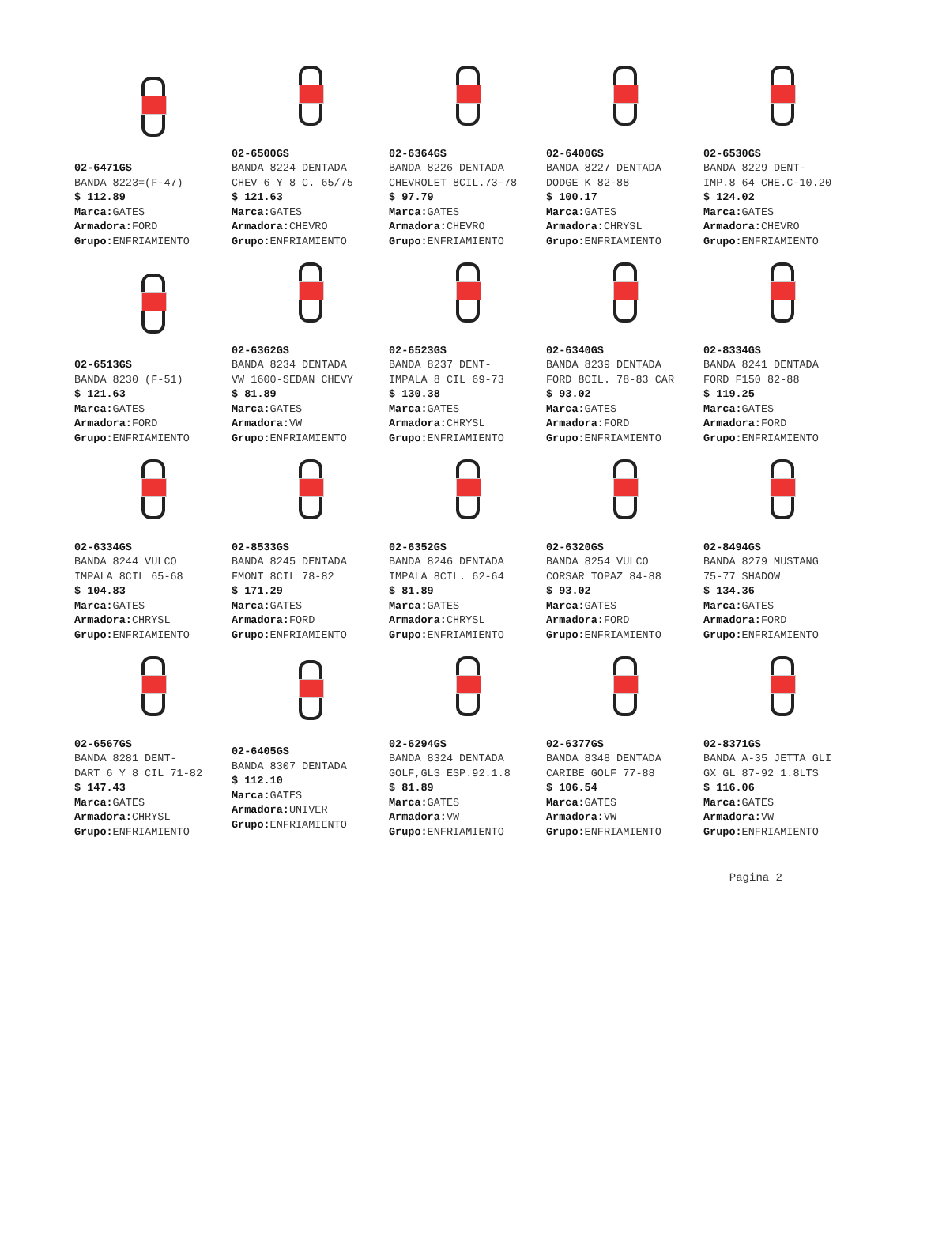02-6471GS
BANDA 8223=(F-47)
$ 112.89
Marca: GATES
Armadora: FORD
Grupo: ENFRIAMIENTO
02-6500GS
BANDA 8224 DENTADA
CHEV 6 Y 8 C. 65/75
$ 121.63
Marca: GATES
Armadora: CHEVRO
Grupo: ENFRIAMIENTO
02-6364GS
BANDA 8226 DENTADA
CHEVROLET 8CIL.73-78
$ 97.79
Marca: GATES
Armadora: CHEVRO
Grupo: ENFRIAMIENTO
02-6400GS
BANDA 8227 DENTADA
DODGE K 82-88
$ 100.17
Marca: GATES
Armadora: CHRYSL
Grupo: ENFRIAMIENTO
02-6530GS
BANDA 8229 DENT-
IMP.8 64 CHE.C-10.20
$ 124.02
Marca: GATES
Armadora: CHEVRO
Grupo: ENFRIAMIENTO
02-6513GS
BANDA 8230 (F-51)
$ 121.63
Marca: GATES
Armadora: FORD
Grupo: ENFRIAMIENTO
02-6362GS
BANDA 8234 DENTADA
VW 1600-SEDAN CHEVY
$ 81.89
Marca: GATES
Armadora: VW
Grupo: ENFRIAMIENTO
02-6523GS
BANDA 8237 DENT-
IMPALA 8 CIL 69-73
$ 130.38
Marca: GATES
Armadora: CHRYSL
Grupo: ENFRIAMIENTO
02-6340GS
BANDA 8239 DENTADA
FORD 8CIL. 78-83 CAR
$ 93.02
Marca: GATES
Armadora: FORD
Grupo: ENFRIAMIENTO
02-8334GS
BANDA 8241 DENTADA
FORD F150 82-88
$ 119.25
Marca: GATES
Armadora: FORD
Grupo: ENFRIAMIENTO
02-6334GS
BANDA 8244 VULCO
IMPALA 8CIL 65-68
$ 104.83
Marca: GATES
Armadora: CHRYSL
Grupo: ENFRIAMIENTO
02-8533GS
BANDA 8245 DENTADA
FMONT 8CIL 78-82
$ 171.29
Marca: GATES
Armadora: FORD
Grupo: ENFRIAMIENTO
02-6352GS
BANDA 8246 DENTADA
IMPALA 8CIL. 62-64
$ 81.89
Marca: GATES
Armadora: CHRYSL
Grupo: ENFRIAMIENTO
02-6320GS
BANDA 8254 VULCO
CORSAR TOPAZ 84-88
$ 93.02
Marca: GATES
Armadora: FORD
Grupo: ENFRIAMIENTO
02-8494GS
BANDA 8279 MUSTANG
75-77 SHADOW
$ 134.36
Marca: GATES
Armadora: FORD
Grupo: ENFRIAMIENTO
02-6567GS
BANDA 8281 DENT-
DART 6 Y 8 CIL 71-82
$ 147.43
Marca: GATES
Armadora: CHRYSL
Grupo: ENFRIAMIENTO
02-6405GS
BANDA 8307 DENTADA
$ 112.10
Marca: GATES
Armadora: UNIVER
Grupo: ENFRIAMIENTO
02-6294GS
BANDA 8324 DENTADA
GOLF,GLS ESP.92.1.8
$ 81.89
Marca: GATES
Armadora: VW
Grupo: ENFRIAMIENTO
02-6377GS
BANDA 8348 DENTADA
CARIBE GOLF 77-88
$ 106.54
Marca: GATES
Armadora: VW
Grupo: ENFRIAMIENTO
02-8371GS
BANDA A-35 JETTA GLI
GX GL 87-92 1.8LTS
$ 116.06
Marca: GATES
Armadora: VW
Grupo: ENFRIAMIENTO
Pagina 2